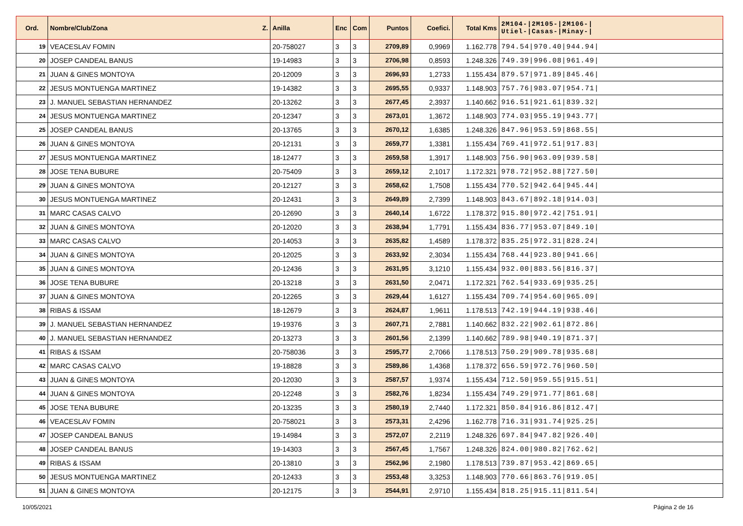| Ord. | Nombre/Club/Zona Z. | Anilla | Enc | Com | Puntos | Coefici. | Total Kms | 2M104-/2M105-/2M106-/ Utiel-/Casas-/Minay-/ |
| --- | --- | --- | --- | --- | --- | --- | --- | --- |
| 19 | VEACESLAV FOMIN | 20-758027 | 3 | 3 | 2709,89 | 0,9969 | 1.162.778 | 794.54/970.40/944.94/ |
| 20 | JOSEP CANDEAL BANUS | 19-14983 | 3 | 3 | 2706,98 | 0,8593 | 1.248.326 | 749.39/996.08/961.49/ |
| 21 | JUAN & GINES MONTOYA | 20-12009 | 3 | 3 | 2696,93 | 1,2733 | 1.155.434 | 879.57/971.89/845.46/ |
| 22 | JESUS MONTUENGA MARTINEZ | 19-14382 | 3 | 3 | 2695,55 | 0,9337 | 1.148.903 | 757.76/983.07/954.71/ |
| 23 | J. MANUEL SEBASTIAN HERNANDEZ | 20-13262 | 3 | 3 | 2677,45 | 2,3937 | 1.140.662 | 916.51/921.61/839.32/ |
| 24 | JESUS MONTUENGA MARTINEZ | 20-12347 | 3 | 3 | 2673,01 | 1,3672 | 1.148.903 | 774.03/955.19/943.77/ |
| 25 | JOSEP CANDEAL BANUS | 20-13765 | 3 | 3 | 2670,12 | 1,6385 | 1.248.326 | 847.96/953.59/868.55/ |
| 26 | JUAN & GINES MONTOYA | 20-12131 | 3 | 3 | 2659,77 | 1,3381 | 1.155.434 | 769.41/972.51/917.83/ |
| 27 | JESUS MONTUENGA MARTINEZ | 18-12477 | 3 | 3 | 2659,58 | 1,3917 | 1.148.903 | 756.90/963.09/939.58/ |
| 28 | JOSE TENA BUBURE | 20-75409 | 3 | 3 | 2659,12 | 2,1017 | 1.172.321 | 978.72/952.88/727.50/ |
| 29 | JUAN & GINES MONTOYA | 20-12127 | 3 | 3 | 2658,62 | 1,7508 | 1.155.434 | 770.52/942.64/945.44/ |
| 30 | JESUS MONTUENGA MARTINEZ | 20-12431 | 3 | 3 | 2649,89 | 2,7399 | 1.148.903 | 843.67/892.18/914.03/ |
| 31 | MARC CASAS CALVO | 20-12690 | 3 | 3 | 2640,14 | 1,6722 | 1.178.372 | 915.80/972.42/751.91/ |
| 32 | JUAN & GINES MONTOYA | 20-12020 | 3 | 3 | 2638,94 | 1,7791 | 1.155.434 | 836.77/953.07/849.10/ |
| 33 | MARC CASAS CALVO | 20-14053 | 3 | 3 | 2635,82 | 1,4589 | 1.178.372 | 835.25/972.31/828.24/ |
| 34 | JUAN & GINES MONTOYA | 20-12025 | 3 | 3 | 2633,92 | 2,3034 | 1.155.434 | 768.44/923.80/941.66/ |
| 35 | JUAN & GINES MONTOYA | 20-12436 | 3 | 3 | 2631,95 | 3,1210 | 1.155.434 | 932.00/883.56/816.37/ |
| 36 | JOSE TENA BUBURE | 20-13218 | 3 | 3 | 2631,50 | 2,0471 | 1.172.321 | 762.54/933.69/935.25/ |
| 37 | JUAN & GINES MONTOYA | 20-12265 | 3 | 3 | 2629,44 | 1,6127 | 1.155.434 | 709.74/954.60/965.09/ |
| 38 | RIBAS & ISSAM | 18-12679 | 3 | 3 | 2624,87 | 1,9611 | 1.178.513 | 742.19/944.19/938.46/ |
| 39 | J. MANUEL SEBASTIAN HERNANDEZ | 19-19376 | 3 | 3 | 2607,71 | 2,7881 | 1.140.662 | 832.22/902.61/872.86/ |
| 40 | J. MANUEL SEBASTIAN HERNANDEZ | 20-13273 | 3 | 3 | 2601,56 | 2,1399 | 1.140.662 | 789.98/940.19/871.37/ |
| 41 | RIBAS & ISSAM | 20-758036 | 3 | 3 | 2595,77 | 2,7066 | 1.178.513 | 750.29/909.78/935.68/ |
| 42 | MARC CASAS CALVO | 19-18828 | 3 | 3 | 2589,86 | 1,4368 | 1.178.372 | 656.59/972.76/960.50/ |
| 43 | JUAN & GINES MONTOYA | 20-12030 | 3 | 3 | 2587,57 | 1,9374 | 1.155.434 | 712.50/959.55/915.51/ |
| 44 | JUAN & GINES MONTOYA | 20-12248 | 3 | 3 | 2582,76 | 1,8234 | 1.155.434 | 749.29/971.77/861.68/ |
| 45 | JOSE TENA BUBURE | 20-13235 | 3 | 3 | 2580,19 | 2,7440 | 1.172.321 | 850.84/916.86/812.47/ |
| 46 | VEACESLAV FOMIN | 20-758021 | 3 | 3 | 2573,31 | 2,4296 | 1.162.778 | 716.31/931.74/925.25/ |
| 47 | JOSEP CANDEAL BANUS | 19-14984 | 3 | 3 | 2572,07 | 2,2119 | 1.248.326 | 697.84/947.82/926.40/ |
| 48 | JOSEP CANDEAL BANUS | 19-14303 | 3 | 3 | 2567,45 | 1,7567 | 1.248.326 | 824.00/980.82/762.62/ |
| 49 | RIBAS & ISSAM | 20-13810 | 3 | 3 | 2562,96 | 2,1980 | 1.178.513 | 739.87/953.42/869.65/ |
| 50 | JESUS MONTUENGA MARTINEZ | 20-12433 | 3 | 3 | 2553,48 | 3,3253 | 1.148.903 | 770.66/863.76/919.05/ |
| 51 | JUAN & GINES MONTOYA | 20-12175 | 3 | 3 | 2544,91 | 2,9710 | 1.155.434 | 818.25/915.11/811.54/ |
10/05/2021 Página 2 de 16